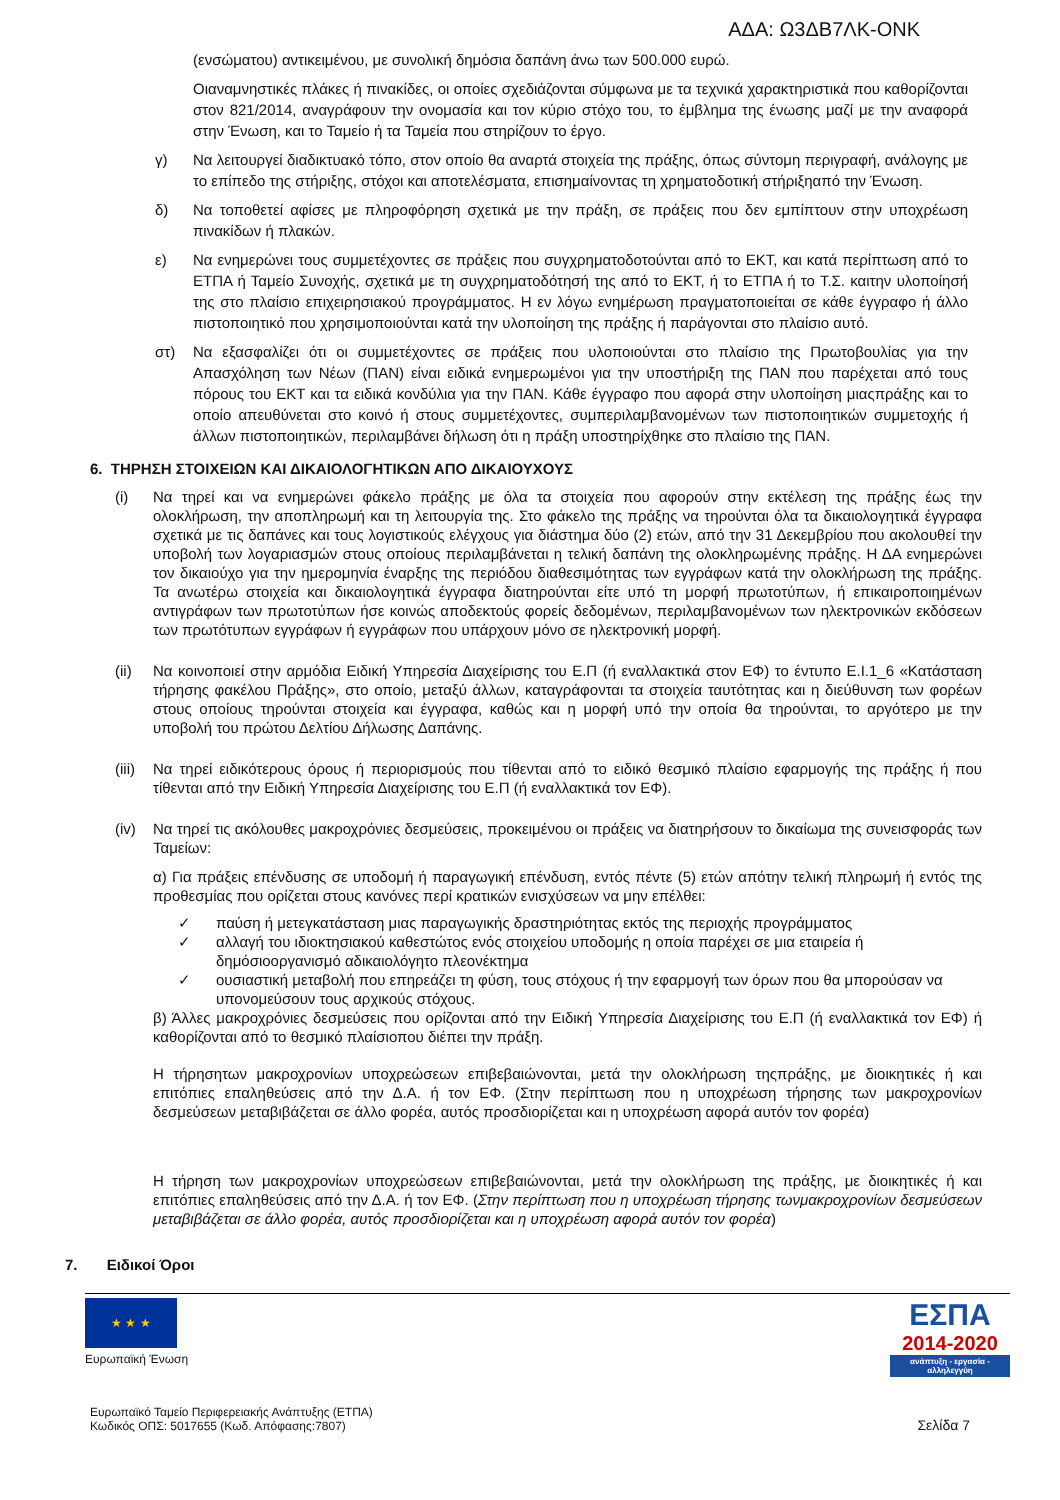ΑΔΑ: Ω3ΔΒ7ΛΚ-ΟΝΚ
(ενσώματου) αντικειμένου, με συνολική δημόσια δαπάνη άνω των 500.000 ευρώ.
Οιαναμνηστικές πλάκες ή πινακίδες, οι οποίες σχεδιάζονται σύμφωνα με τα τεχνικά χαρακτηριστικά που καθορίζονται στον 821/2014, αναγράφουν την ονομασία και τον κύριο στόχο του, το έμβλημα της ένωσης μαζί με την αναφορά στην Ένωση, και το Ταμείο ή τα Ταμεία που στηρίζουν το έργο.
γ) Να λειτουργεί διαδικτυακό τόπο, στον οποίο θα αναρτά στοιχεία της πράξης, όπως σύντομη περιγραφή, ανάλογης με το επίπεδο της στήριξης, στόχοι και αποτελέσματα, επισημαίνοντας τη χρηματοδοτική στήριξηαπό την Ένωση.
δ) Να τοποθετεί αφίσες με πληροφόρηση σχετικά με την πράξη, σε πράξεις που δεν εμπίπτουν στην υποχρέωση πινακίδων ή πλακών.
ε) Να ενημερώνει τους συμμετέχοντες σε πράξεις που συγχρηματοδοτούνται από το ΕΚΤ, και κατά περίπτωση από το ΕΤΠΑ ή Ταμείο Συνοχής, σχετικά με τη συγχρηματοδότησή της από το ΕΚΤ, ή το ΕΤΠΑ ή το Τ.Σ. καιτην υλοποίησή της στο πλαίσιο επιχειρησιακού προγράμματος. Η εν λόγω ενημέρωση πραγματοποιείται σε κάθε έγγραφο ή άλλο πιστοποιητικό που χρησιμοποιούνται κατά την υλοποίηση της πράξης ή παράγονται στο πλαίσιο αυτό.
στ) Να εξασφαλίζει ότι οι συμμετέχοντες σε πράξεις που υλοποιούνται στο πλαίσιο της Πρωτοβουλίας για την Απασχόληση των Νέων (ΠΑΝ) είναι ειδικά ενημερωμένοι για την υποστήριξη της ΠΑΝ που παρέχεται από τους πόρους του ΕΚΤ και τα ειδικά κονδύλια για την ΠΑΝ. Κάθε έγγραφο που αφορά στην υλοποίηση μιαςπράξης και το οποίο απευθύνεται στο κοινό ή στους συμμετέχοντες, συμπεριλαμβανομένων των πιστοποιητικών συμμετοχής ή άλλων πιστοποιητικών, περιλαμβάνει δήλωση ότι η πράξη υποστηρίχθηκε στο πλαίσιο της ΠΑΝ.
6. ΤΗΡΗΣΗ ΣΤΟΙΧΕΙΩΝ ΚΑΙ ΔΙΚΑΙΟΛΟΓΗΤΙΚΩΝ ΑΠΟ ΔΙΚΑΙΟΥΧΟΥΣ
(i) Να τηρεί και να ενημερώνει φάκελο πράξης με όλα τα στοιχεία που αφορούν στην εκτέλεση της πράξης έως την ολοκλήρωση, την αποπληρωμή και τη λειτουργία της. Στο φάκελο της πράξης να τηρούνται όλα τα δικαιολογητικά έγγραφα σχετικά με τις δαπάνες και τους λογιστικούς ελέγχους για διάστημα δύο (2) ετών, από την 31 Δεκεμβρίου που ακολουθεί την υποβολή των λογαριασμών στους οποίους περιλαμβάνεται η τελική δαπάνη της ολοκληρωμένης πράξης. Η ΔΑ ενημερώνει τον δικαιούχο για την ημερομηνία έναρξης της περιόδου διαθεσιμότητας των εγγράφων κατά την ολοκλήρωση της πράξης. Τα ανωτέρω στοιχεία και δικαιολογητικά έγγραφα διατηρούνται είτε υπό τη μορφή πρωτοτύπων, ή επικαιροποιημένων αντιγράφων των πρωτοτύπων ήσε κοινώς αποδεκτούς φορείς δεδομένων, περιλαμβανομένων των ηλεκτρονικών εκδόσεων των πρωτότυπων εγγράφων ή εγγράφων που υπάρχουν μόνο σε ηλεκτρονική μορφή.
(ii) Να κοινοποιεί στην αρμόδια Ειδική Υπηρεσία Διαχείρισης του Ε.Π (ή εναλλακτικά στον ΕΦ) το έντυπο Ε.Ι.1_6 «Κατάσταση τήρησης φακέλου Πράξης», στο οποίο, μεταξύ άλλων, καταγράφονται τα στοιχεία ταυτότητας και η διεύθυνση των φορέων στους οποίους τηρούνται στοιχεία και έγγραφα, καθώς και η μορφή υπό την οποία θα τηρούνται, το αργότερο με την υποβολή του πρώτου Δελτίου Δήλωσης Δαπάνης.
(iii) Να τηρεί ειδικότερους όρους ή περιορισμούς που τίθενται από το ειδικό θεσμικό πλαίσιο εφαρμογής της πράξης ή που τίθενται από την Ειδική Υπηρεσία Διαχείρισης του Ε.Π (ή εναλλακτικά τον ΕΦ).
(iv) Να τηρεί τις ακόλουθες μακροχρόνιες δεσμεύσεις, προκειμένου οι πράξεις να διατηρήσουν το δικαίωμα της συνεισφοράς των Ταμείων:
α) Για πράξεις επένδυσης σε υποδομή ή παραγωγική επένδυση, εντός πέντε (5) ετών απότην τελική πληρωμή ή εντός της προθεσμίας που ορίζεται στους κανόνες περί κρατικών ενισχύσεων να μην επέλθει:
✓ παύση ή μετεγκατάσταση μιας παραγωγικής δραστηριότητας εκτός της περιοχής προγράμματος
✓ αλλαγή του ιδιοκτησιακού καθεστώτος ενός στοιχείου υποδομής η οποία παρέχει σε μια εταιρεία ή δημόσιοοργανισμό αδικαιολόγητο πλεονέκτημα
✓ ουσιαστική μεταβολή που επηρεάζει τη φύση, τους στόχους ή την εφαρμογή των όρων που θα μπορούσαν να υπονομεύσουν τους αρχικούς στόχους.
β) Άλλες μακροχρόνιες δεσμεύσεις που ορίζονται από την Ειδική Υπηρεσία Διαχείρισης του Ε.Π (ή εναλλακτικά τον ΕΦ) ή καθορίζονται από το θεσμικό πλαίσιοπου διέπει την πράξη.
Η τήρησητων μακροχρονίων υποχρεώσεων επιβεβαιώνονται, μετά την ολοκλήρωση τηςπράξης, με διοικητικές ή και επιτόπιες επαληθεύσεις από την Δ.Α. ή τον ΕΦ. (Στην περίπτωση που η υποχρέωση τήρησης των μακροχρονίων δεσμεύσεων μεταβιβάζεται σε άλλο φορέα, αυτός προσδιορίζεται και η υποχρέωση αφορά αυτόν τον φορέα)
Η τήρηση των μακροχρονίων υποχρεώσεων επιβεβαιώνονται, μετά την ολοκλήρωση της πράξης, με διοικητικές ή και επιτόπιες επαληθεύσεις από την Δ.Α. ή τον ΕΦ. (Στην περίπτωση που η υποχρέωση τήρησης τωνμακροχρονίων δεσμεύσεων μεταβιβάζεται σε άλλο φορέα, αυτός προσδιορίζεται και η υποχρέωση αφορά αυτόν τον φορέα)
7. Ειδικοί Όροι
★ ★ ★
Ευρωπαϊκή Ένωση
ΕΣΠΑ
2014-2020
ανάπτυξη - εργασία - αλληλεγγύη
Ευρωπαϊκό Ταμείο Περιφερειακής Ανάπτυξης (ΕΤΠΑ)
Κωδικός ΟΠΣ: 5017655 (Κωδ. Απόφασης:7807)
Σελίδα 7